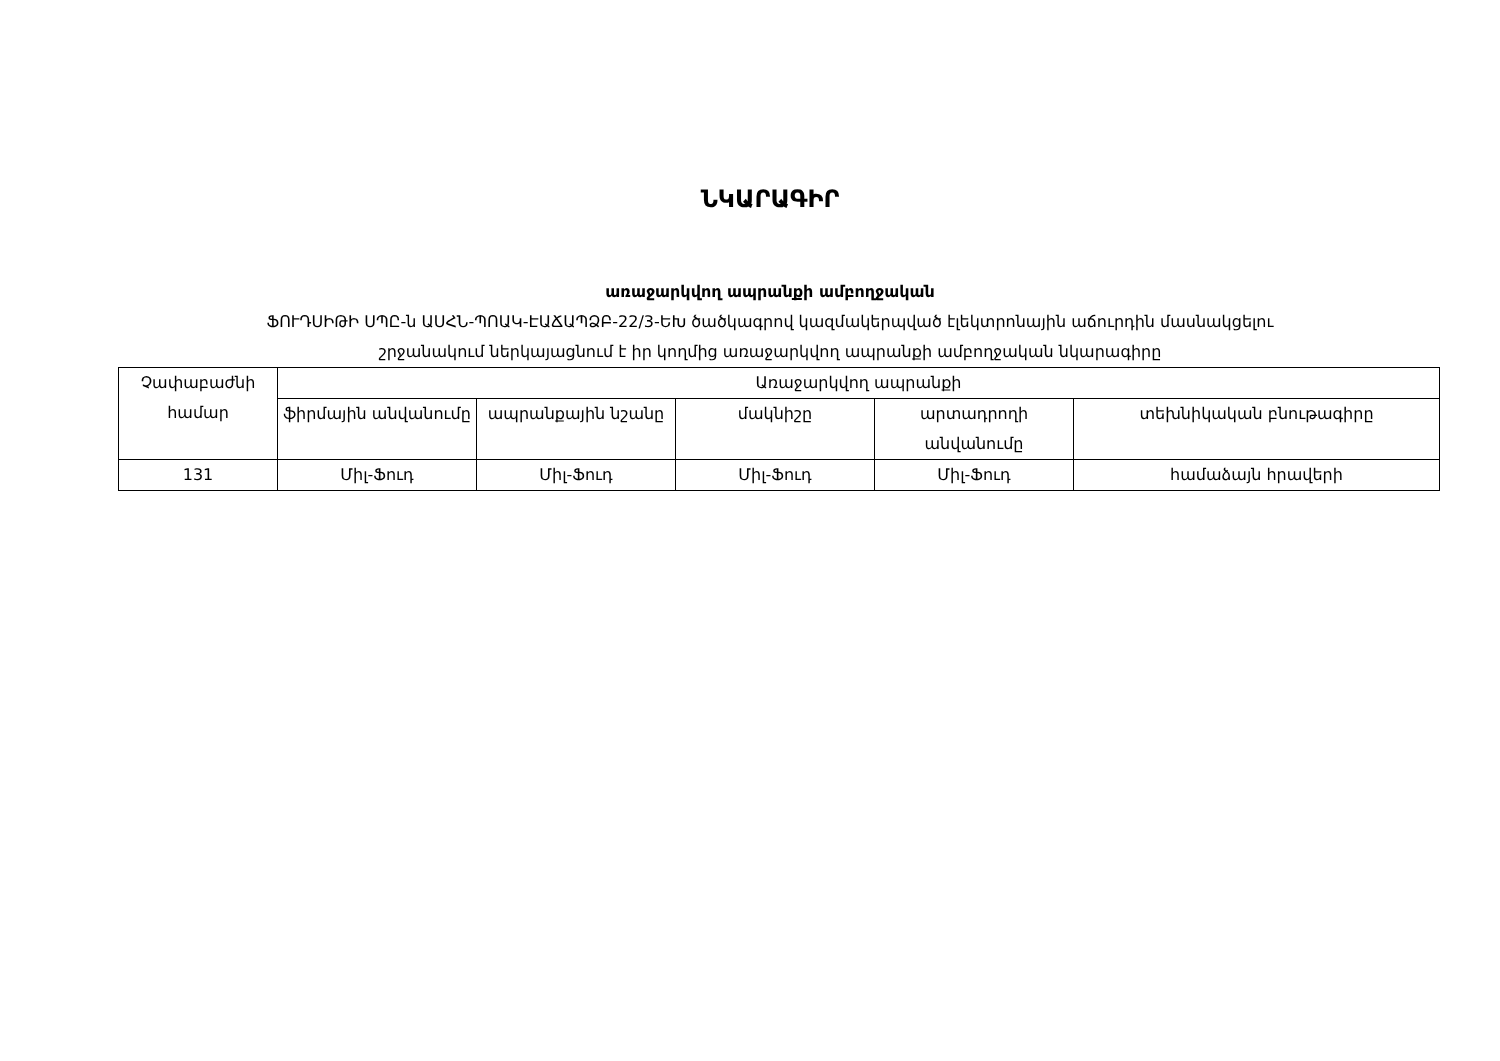ՆԿԱՐԱԳԻՐ
առաջարկվող ապրանքի ամբողջական
ՖՈՒԴՍԻԹԻ ՍՊԸ-ն ԱՍՀՆ-ՊՈԱԿ-ԷԱՃԱՊՁԲ-22/3-ԵԽ ծածկագրով կազմակերպված էլեկտրոնային աճուրդին մասնակցելու
շրջանակում ներկայացնում է իր կողմից առաջարկվող ապրանքի ամբողջական նկարագիրը
| Չափաբաժնի համար | Առաջարկվող ապրանքի | | | | |
| --- | --- | --- | --- | --- | --- |
| | ֆիրմային անվանումը | ապրանքային նշանը | մակնիշը | արտադրողի անվանումը | տեխնիկական բնութագիրը |
| 131 | Միլ-Ֆուդ | Միլ-Ֆուդ | Միլ-Ֆուդ | Միլ-Ֆուդ | համաձայն հրավերի |